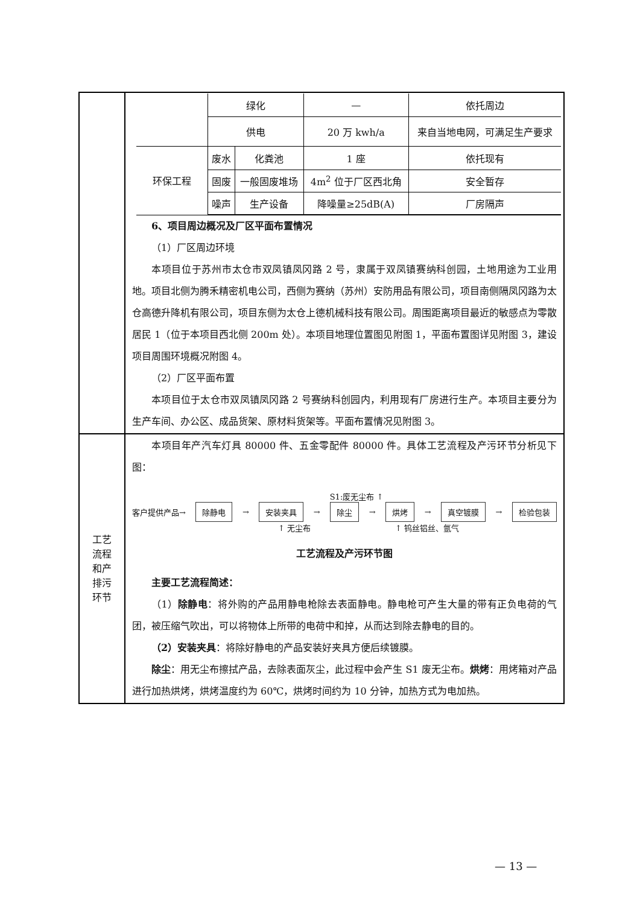| | / / 绿化 / / — / 依托周边 / / / 供电 / / 20 万 kwh/a / 来自当地电网，可满足生产要求 / / 环保工程 / 废水 / 化粪池 / 1 座 / 依托现有 / / / 固废 / 一般固废堆场 / 4m<sup>2</sup> 位于厂区西北角 / 安全暂存 / / / 噪声 / 生产设备 / 降噪量≥25dB(A) / 厂房隔声 / 6、项目周边概况及厂区平面布置情况 （1）厂区周边环境 本项目位于苏州市太仓市双凤镇凤冈路 2 号，隶属于双凤镇赛纳科创园，土地用途为工业用地。项目北侧为腾禾精密机电公司，西侧为赛纳（苏州）安防用品有限公司，项目南侧隔凤冈路为太仓高德升降机有限公司，项目东侧为太仓上德机械科技有限公司。周围距离项目最近的敏感点为零散居民 1（位于本项目西北侧 200m 处）。本项目地理位置图见附图 1，平面布置图详见附图 3，建设项目周围环境概况附图 4。 （2）厂区平面布置 本项目位于太仓市双凤镇凤冈路 2 号赛纳科创园内，利用现有厂房进行生产。本项目主要分为生产车间、办公区、成品货架、原材料货架等。平面布置情况见附图 3。 |
| 工艺 流程 和产 排污 环节 | 本项目年产汽车灯具 80000 件、五金零配件 80000 件。具体工艺流程及产污环节分析见下图： S1:废无尘布 ↑ 客户提供产品→ 除静电 → 安装夹具 → 除尘 → 烘烤 → 真空镀膜 → 检验包装 ↑ 无尘布 ↑ 钨丝铝丝、氩气 工艺流程及产污环节图 主要工艺流程简述： （1） 除静电 ：将外购的产品用静电枪除去表面静电。静电枪可产生大量的带有正负电荷的气团，被压缩气吹出，可以将物体上所带的电荷中和掉，从而达到除去静电的目的。 （2）安装夹具 ：将除好静电的产品安装好夹具方便后续镀膜。 除尘 ：用无尘布擦拭产品，去除表面灰尘，此过程中会产生 S1 废无尘布。 烘烤 ：用烤箱对产品进行加热烘烤，烘烤温度约为 60℃，烘烤时间约为 10 分钟，加热方式为电加热。 |
— 13 —